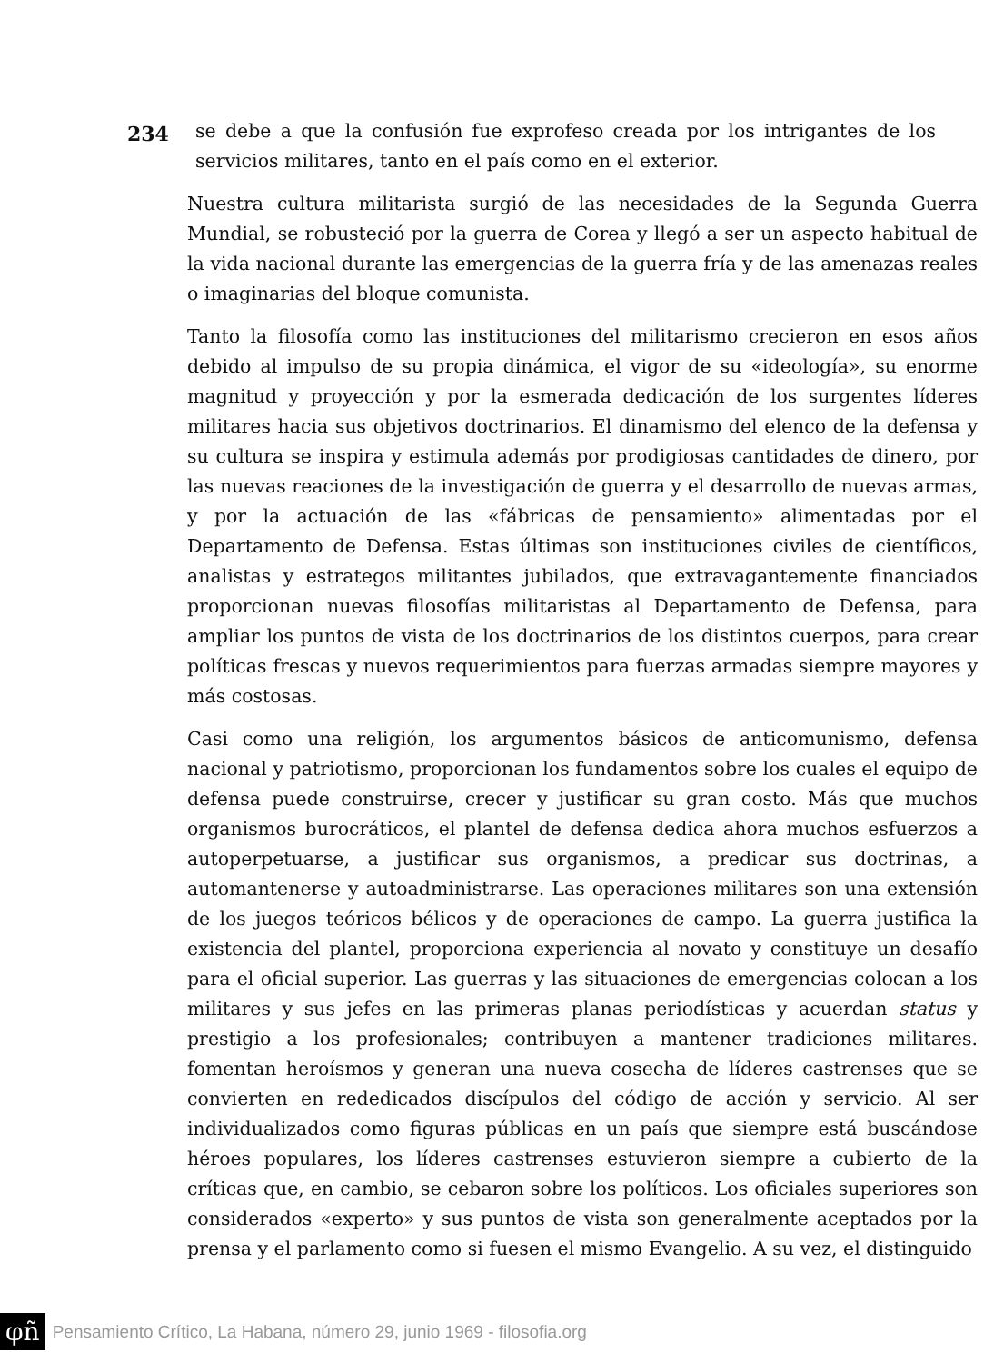234
se debe a que la confusión fue exprofeso creada por los intrigantes de los servicios militares, tanto en el país como en el exterior.
Nuestra cultura militarista surgió de las necesidades de la Segunda Guerra Mundial, se robusteció por la guerra de Corea y llegó a ser un aspecto habitual de la vida nacional durante las emergencias de la guerra fría y de las amenazas reales o imaginarias del bloque comunista.
Tanto la filosofía como las instituciones del militarismo crecieron en esos años debido al impulso de su propia dinámica, el vigor de su «ideología», su enorme magnitud y proyección y por la esmerada dedicación de los surgentes líderes militares hacia sus objetivos doctrinarios. El dinamismo del elenco de la defensa y su cultura se inspira y estimula además por prodigiosas cantidades de dinero, por las nuevas reaciones de la investigación de guerra y el desarrollo de nuevas armas, y por la actuación de las «fábricas de pensamiento» alimentadas por el Departamento de Defensa. Estas últimas son instituciones civiles de científicos, analistas y estrategos militantes jubilados, que extravagantemente financiados proporcionan nuevas filosofías militaristas al Departamento de Defensa, para ampliar los puntos de vista de los doctrinarios de los distintos cuerpos, para crear políticas frescas y nuevos requerimientos para fuerzas armadas siempre mayores y más costosas.
Casi como una religión, los argumentos básicos de anticomunismo, defensa nacional y patriotismo, proporcionan los fundamentos sobre los cuales el equipo de defensa puede construirse, crecer y justificar su gran costo. Más que muchos organismos burocráticos, el plantel de defensa dedica ahora muchos esfuerzos a autoperpetuarse, a justificar sus organismos, a predicar sus doctrinas, a automantenerse y autoadministrarse. Las operaciones militares son una extensión de los juegos teóricos bélicos y de operaciones de campo. La guerra justifica la existencia del plantel, proporciona experiencia al novato y constituye un desafío para el oficial superior. Las guerras y las situaciones de emergencias colocan a los militares y sus jefes en las primeras planas periodísticas y acuerdan status y prestigio a los profesionales; contribuyen a mantener tradiciones militares. fomentan heroísmos y generan una nueva cosecha de líderes castrenses que se convierten en rededicados discípulos del código de acción y servicio. Al ser individualizados como figuras públicas en un país que siempre está buscándose héroes populares, los líderes castrenses estuvieron siempre a cubierto de la críticas que, en cambio, se cebaron sobre los políticos. Los oficiales superiores son considerados «experto» y sus puntos de vista son generalmente aceptados por la prensa y el parlamento como si fuesen el mismo Evangelio. A su vez, el distinguido
φñ Pensamiento Crítico, La Habana, número 29, junio 1969 - filosofia.org